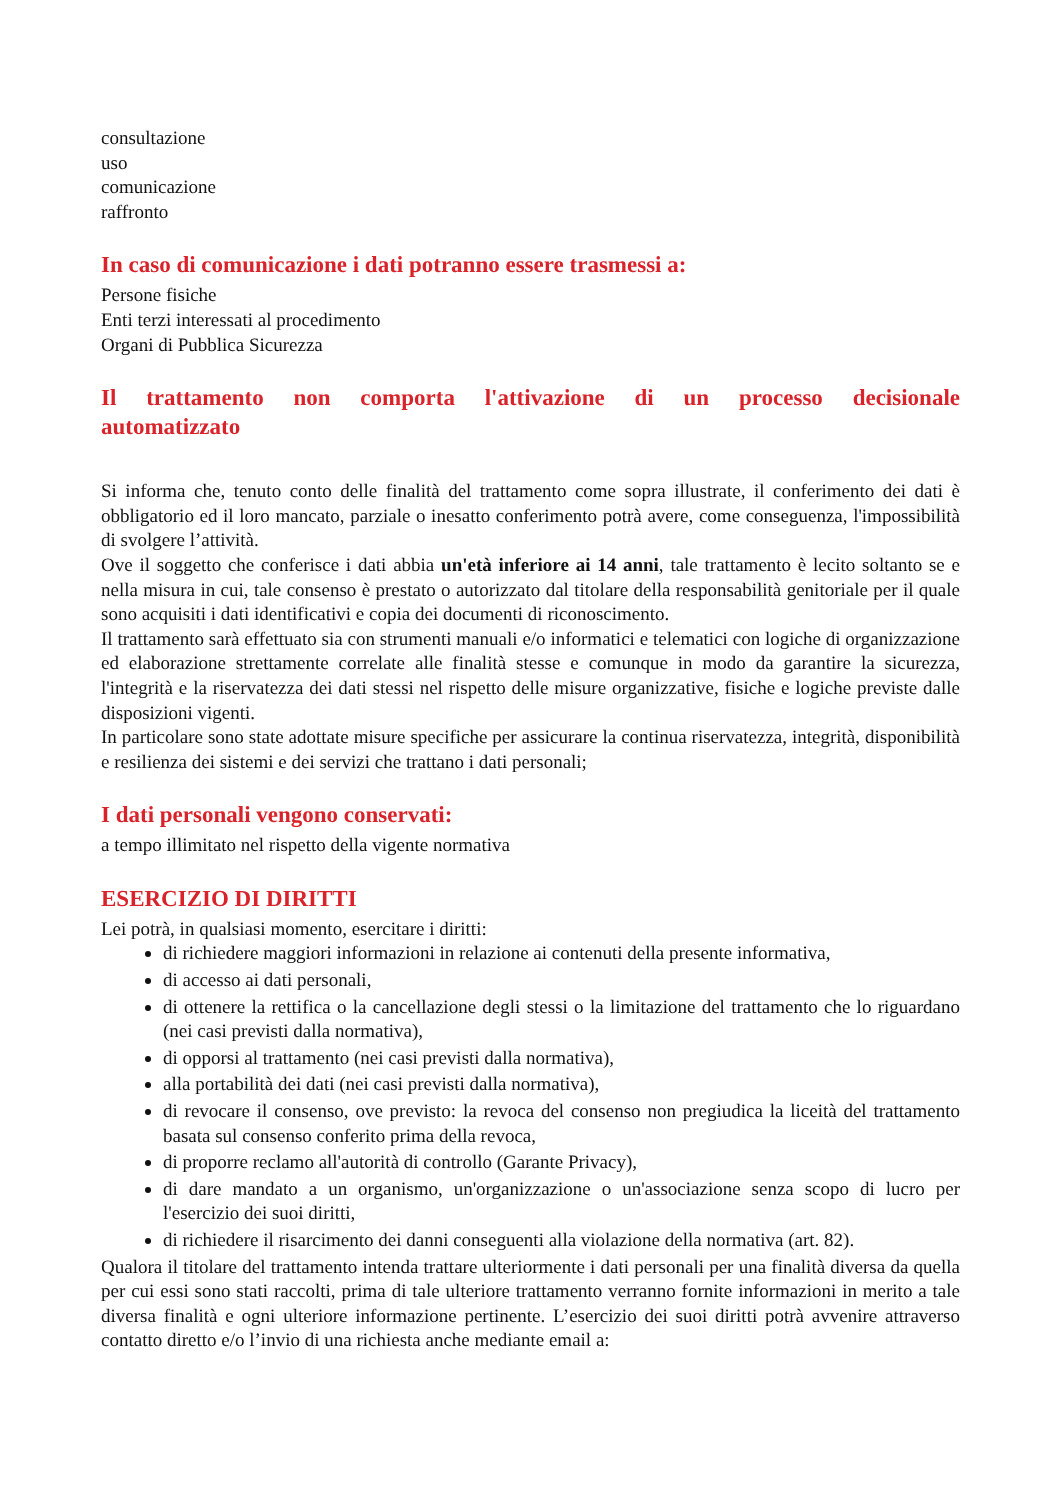consultazione
uso
comunicazione
raffronto
In caso di comunicazione i dati potranno essere trasmessi a:
Persone fisiche
Enti terzi interessati al procedimento
Organi di Pubblica Sicurezza
Il trattamento non comporta l'attivazione di un processo decisionale automatizzato
Si informa che, tenuto conto delle finalità del trattamento come sopra illustrate, il conferimento dei dati è obbligatorio ed il loro mancato, parziale o inesatto conferimento potrà avere, come conseguenza, l'impossibilità di svolgere l’attività.
Ove il soggetto che conferisce i dati abbia un'età inferiore ai 14 anni, tale trattamento è lecito soltanto se e nella misura in cui, tale consenso è prestato o autorizzato dal titolare della responsabilità genitoriale per il quale sono acquisiti i dati identificativi e copia dei documenti di riconoscimento.
Il trattamento sarà effettuato sia con strumenti manuali e/o informatici e telematici con logiche di organizzazione ed elaborazione strettamente correlate alle finalità stesse e comunque in modo da garantire la sicurezza, l'integrità e la riservatezza dei dati stessi nel rispetto delle misure organizzative, fisiche e logiche previste dalle disposizioni vigenti.
In particolare sono state adottate misure specifiche per assicurare la continua riservatezza, integrità, disponibilità e resilienza dei sistemi e dei servizi che trattano i dati personali;
I dati personali vengono conservati:
a tempo illimitato nel rispetto della vigente normativa
ESERCIZIO DI DIRITTI
Lei potrà, in qualsiasi momento, esercitare i diritti:
di richiedere maggiori informazioni in relazione ai contenuti della presente informativa,
di accesso ai dati personali,
di ottenere la rettifica o la cancellazione degli stessi o la limitazione del trattamento che lo riguardano (nei casi previsti dalla normativa),
di opporsi al trattamento (nei casi previsti dalla normativa),
alla portabilità dei dati (nei casi previsti dalla normativa),
di revocare il consenso, ove previsto: la revoca del consenso non pregiudica la liceità del trattamento basata sul consenso conferito prima della revoca,
di proporre reclamo all'autorità di controllo (Garante Privacy),
di dare mandato a un organismo, un'organizzazione o un'associazione senza scopo di lucro per l'esercizio dei suoi diritti,
di richiedere il risarcimento dei danni conseguenti alla violazione della normativa (art. 82).
Qualora il titolare del trattamento intenda trattare ulteriormente i dati personali per una finalità diversa da quella per cui essi sono stati raccolti, prima di tale ulteriore trattamento verranno fornite informazioni in merito a tale diversa finalità e ogni ulteriore informazione pertinente. L’esercizio dei suoi diritti potrà avvenire attraverso contatto diretto e/o l’invio di una richiesta anche mediante email a: